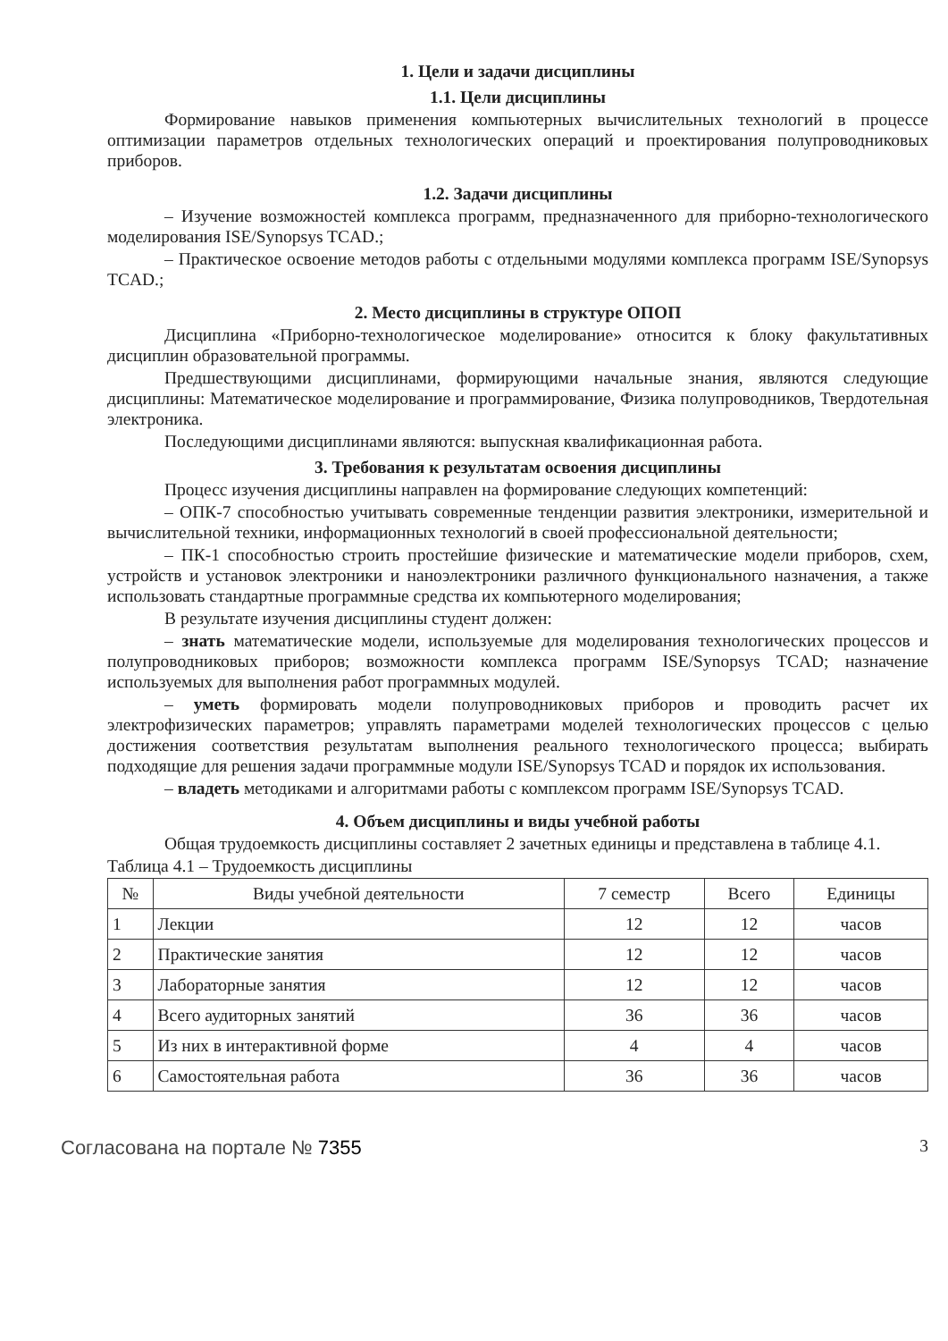1. Цели и задачи дисциплины
1.1. Цели дисциплины
Формирование навыков применения компьютерных вычислительных технологий в процессе оптимизации параметров отдельных технологических операций и проектирования полупроводниковых приборов.
1.2. Задачи дисциплины
– Изучение возможностей комплекса программ, предназначенного для приборно-технологического моделирования ISE/Synopsys TCAD.;
– Практическое освоение методов работы с отдельными модулями комплекса программ ISE/Synopsys TCAD.;
2. Место дисциплины в структуре ОПОП
Дисциплина «Приборно-технологическое моделирование» относится к блоку факультативных дисциплин образовательной программы.
Предшествующими дисциплинами, формирующими начальные знания, являются следующие дисциплины: Математическое моделирование и программирование, Физика полупроводников, Твердотельная электроника.
Последующими дисциплинами являются: выпускная квалификационная работа.
3. Требования к результатам освоения дисциплины
Процесс изучения дисциплины направлен на формирование следующих компетенций:
– ОПК-7 способностью учитывать современные тенденции развития электроники, измерительной и вычислительной техники, информационных технологий в своей профессиональной деятельности;
– ПК-1 способностью строить простейшие физические и математические модели приборов, схем, устройств и установок электроники и наноэлектроники различного функционального назначения, а также использовать стандартные программные средства их компьютерного моделирования;
В результате изучения дисциплины студент должен:
– знать математические модели, используемые для моделирования технологических процессов и полупроводниковых приборов; возможности комплекса программ ISE/Synopsys TCAD; назначение используемых для выполнения работ программных модулей.
– уметь формировать модели полупроводниковых приборов и проводить расчет их электрофизических параметров; управлять параметрами моделей технологических процессов с целью достижения соответствия результатам выполнения реального технологического процесса; выбирать подходящие для решения задачи программные модули ISE/Synopsys TCAD и порядок их использования.
– владеть методиками и алгоритмами работы с комплексом программ ISE/Synopsys TCAD.
4. Объем дисциплины и виды учебной работы
Общая трудоемкость дисциплины составляет 2 зачетных единицы и представлена в таблице 4.1.
Таблица 4.1 – Трудоемкость дисциплины
| № | Виды учебной деятельности | 7 семестр | Всего | Единицы |
| --- | --- | --- | --- | --- |
| 1 | Лекции | 12 | 12 | часов |
| 2 | Практические занятия | 12 | 12 | часов |
| 3 | Лабораторные занятия | 12 | 12 | часов |
| 4 | Всего аудиторных занятий | 36 | 36 | часов |
| 5 | Из них в интерактивной форме | 4 | 4 | часов |
| 6 | Самостоятельная работа | 36 | 36 | часов |
Согласована на портале № 7355 3